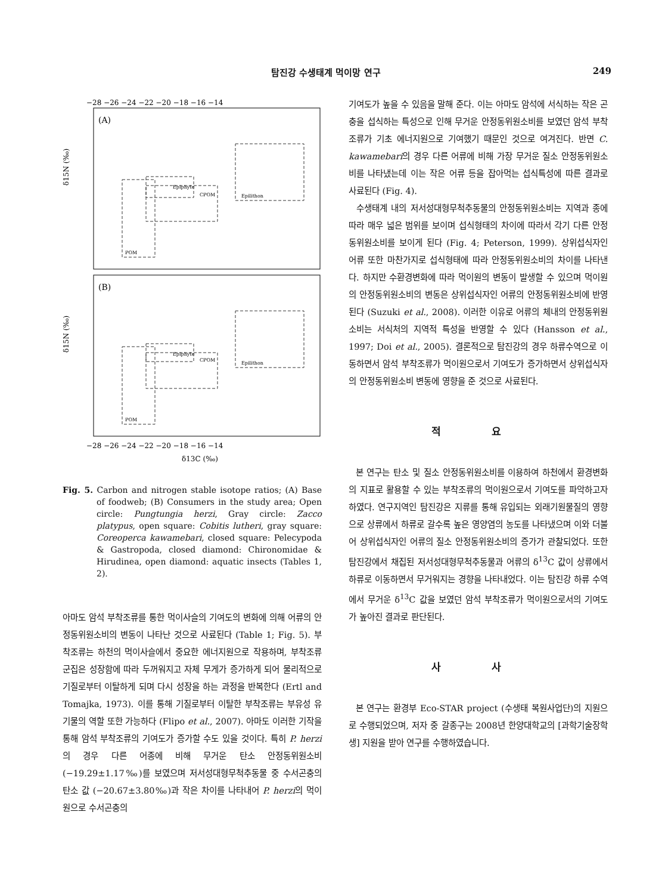탐진강 수생태계 먹이망 연구 249
(A)
(B)
−28 −26 −24 −22 −20 −18 −16 −14
−28 −26 −24 −22 −20 −18 −16 −14
δ13C (‰)
δ15N (‰)
δ15N (‰)
Epiphyte
CPOM
Epilithon
POM
Epiphyte
CPOM
Epilithon
POM
Fig. 5. Carbon and nitrogen stable isotope ratios; (A) Base of foodweb; (B) Consumers in the study area; Open circle: Pungtungia herzi, Gray circle: Zacco platypus, open square: Cobitis lutheri, gray square: Coreoperca kawamebari, closed square: Pelecypoda & Gastropoda, closed diamond: Chironomidae & Hirudinea, open diamond: aquatic insects (Tables 1, 2).
아마도 암석 부착조류를 통한 먹이사슬의 기여도의 변화에 의해 어류의 안정동위원소비의 변동이 나타난 것으로 사료된다 (Table 1; Fig. 5). 부착조류는 하천의 먹이사슬에서 중요한 에너지원으로 작용하며, 부착조류 군집은 성장함에 따라 두꺼워지고 자체 무게가 증가하게 되어 물리적으로 기질로부터 이탈하게 되며 다시 성장을 하는 과정을 반복한다 (Ertl and Tomajka, 1973). 이를 통해 기질로부터 이탈한 부착조류는 부유성 유기물의 역할 또한 가능하다 (Flipo et al., 2007). 아마도 이러한 기작을 통해 암석 부착조류의 기여도가 증가할 수도 있을 것이다. 특히 P. herzi의 경우 다른 어종에 비해 무거운 탄소 안정동위원소비 (−19.29±1.17‰)를 보였으며 저서성대형무척추동물 중 수서곤충의 탄소 값 (−20.67±3.80‰)과 작은 차이를 나타내어 P. herzi의 먹이원으로 수서곤충의
기여도가 높을 수 있음을 말해 준다. 이는 아마도 암석에 서식하는 작은 곤충을 섭식하는 특성으로 인해 무거운 안정동위원소비를 보였던 암석 부착조류가 기초 에너지원으로 기여했기 때문인 것으로 여겨진다. 반면 C. kawamebari의 경우 다른 어류에 비해 가장 무거운 질소 안정동위원소비를 나타냈는데 이는 작은 어류 등을 잡아먹는 섭식특성에 따른 결과로 사료된다 (Fig. 4).
수생태계 내의 저서성대형무척추동물의 안정동위원소비는 지역과 종에 따라 매우 넓은 범위를 보이며 섭식형태의 차이에 따라서 각기 다른 안정동위원소비를 보이게 된다 (Fig. 4; Peterson, 1999). 상위섭식자인 어류 또한 마찬가지로 섭식형태에 따라 안정동위원소비의 차이를 나타낸다. 하지만 수환경변화에 따라 먹이원의 변동이 발생할 수 있으며 먹이원의 안정동위원소비의 변동은 상위섭식자인 어류의 안정동위원소비에 반영된다 (Suzuki et al., 2008). 이러한 이유로 어류의 체내의 안정동위원소비는 서식처의 지역적 특성을 반영할 수 있다 (Hansson et al., 1997; Doi et al., 2005). 결론적으로 탐진강의 경우 하류수역으로 이동하면서 암석 부착조류가 먹이원으로서 기여도가 증가하면서 상위섭식자의 안정동위원소비 변동에 영향을 준 것으로 사료된다.
적 요
본 연구는 탄소 및 질소 안정동위원소비를 이용하여 하천에서 환경변화의 지표로 활용할 수 있는 부착조류의 먹이원으로서 기여도를 파악하고자 하였다. 연구지역인 탐진강은 지류를 통해 유입되는 외래기원물질의 영향으로 상류에서 하류로 갈수록 높은 영양염의 농도를 나타냈으며 이와 더불어 상위섭식자인 어류의 질소 안정동위원소비의 증가가 관찰되었다. 또한 탐진강에서 채집된 저서성대형무척추동물과 어류의 δ<sup>13</sup>C 값이 상류에서 하류로 이동하면서 무거워지는 경향을 나타내었다. 이는 탐진강 하류 수역에서 무거운 δ<sup>13</sup>C 값을 보였던 암석 부착조류가 먹이원으로서의 기여도가 높아진 결과로 판단된다.
사 사
본 연구는 환경부 Eco-STAR project (수생태 복원사업단)의 지원으로 수행되었으며, 저자 중 갈종구는 2008년 한양대학교의 [과학기술장학생] 지원을 받아 연구를 수행하였습니다.